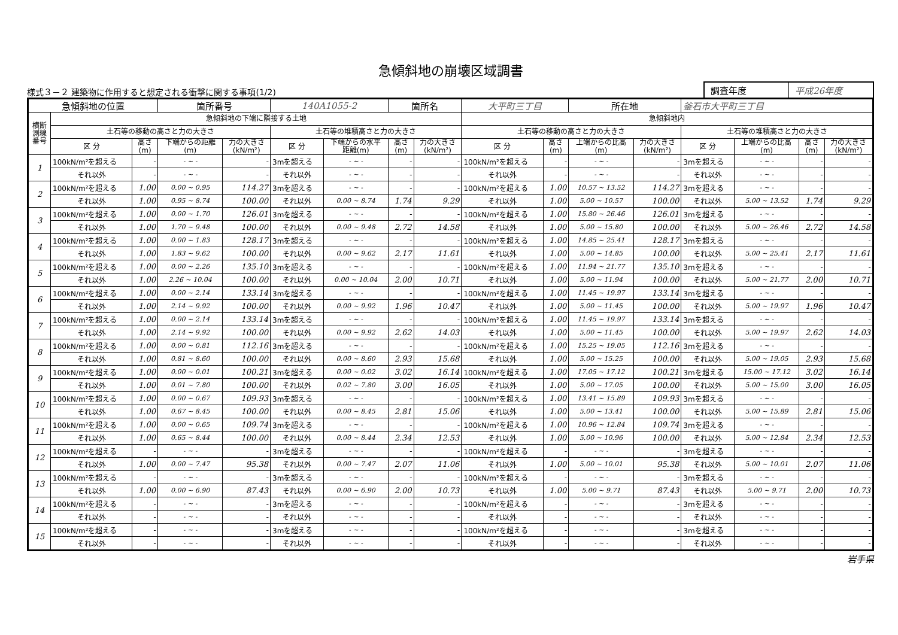急傾斜地の崩壊区域調書
様式３－２ 建築物に作用すると想定される衝撃に関する事項(1/2)
| 調査年度 | 平成26年度 |
| 急傾斜地の位置 | | | 箇所番号 | | 140A1055-2 | | 箇所名 | | 大平町三丁目 | | 所在地 | | 釜石市大平町三丁目 | | | |
| 横断 測線 番号 | 急傾斜地の下端に隣接する土地 | | | | | | | | 急傾斜地内 | | | | | | | |
| | 土石等の移動の高さと力の大きさ | | | | 土石等の堆積高さと力の大きさ | | | | 土石等の移動の高さと力の大きさ | | | | 土石等の堆積高さと力の大きさ | | | |
| | 区 分 | 高さ (m) | 下端からの距離 (m) | 力の大きさ (kN/m²) | 区 分 | 下端からの水平 距離(m) | 高さ (m) | 力の大きさ (kN/m²) | 区 分 | 高さ (m) | 上端からの比高 (m) | 力の大きさ (kN/m²) | 区 分 | 上端からの比高 (m) | 高さ (m) | 力の大きさ (kN/m²) |
| 1 | 100kN/m²を超える | - | - ~ - | - | 3mを超える | - ~ - | - | - | 100kN/m²を超える | - | - ~ - | - | 3mを超える | - ~ - | - | - |
| | それ以外 | - | - ~ - | - | それ以外 | - ~ - | - | - | それ以外 | - | - ~ - | - | それ以外 | - ~ - | - | - |
| 2 | 100kN/m²を超える | 1.00 | 0.00 ~ 0.95 | 114.27 | 3mを超える | - ~ - | - | - | 100kN/m²を超える | 1.00 | 10.57 ~ 13.52 | 114.27 | 3mを超える | - ~ - | - | - |
| | それ以外 | 1.00 | 0.95 ~ 8.74 | 100.00 | それ以外 | 0.00 ~ 8.74 | 1.74 | 9.29 | それ以外 | 1.00 | 5.00 ~ 10.57 | 100.00 | それ以外 | 5.00 ~ 13.52 | 1.74 | 9.29 |
| 3 | 100kN/m²を超える | 1.00 | 0.00 ~ 1.70 | 126.01 | 3mを超える | - ~ - | - | - | 100kN/m²を超える | 1.00 | 15.80 ~ 26.46 | 126.01 | 3mを超える | - ~ - | - | - |
| | それ以外 | 1.00 | 1.70 ~ 9.48 | 100.00 | それ以外 | 0.00 ~ 9.48 | 2.72 | 14.58 | それ以外 | 1.00 | 5.00 ~ 15.80 | 100.00 | それ以外 | 5.00 ~ 26.46 | 2.72 | 14.58 |
| 4 | 100kN/m²を超える | 1.00 | 0.00 ~ 1.83 | 128.17 | 3mを超える | - ~ - | - | - | 100kN/m²を超える | 1.00 | 14.85 ~ 25.41 | 128.17 | 3mを超える | - ~ - | - | - |
| | それ以外 | 1.00 | 1.83 ~ 9.62 | 100.00 | それ以外 | 0.00 ~ 9.62 | 2.17 | 11.61 | それ以外 | 1.00 | 5.00 ~ 14.85 | 100.00 | それ以外 | 5.00 ~ 25.41 | 2.17 | 11.61 |
| 5 | 100kN/m²を超える | 1.00 | 0.00 ~ 2.26 | 135.10 | 3mを超える | - ~ - | - | - | 100kN/m²を超える | 1.00 | 11.94 ~ 21.77 | 135.10 | 3mを超える | - ~ - | - | - |
| | それ以外 | 1.00 | 2.26 ~ 10.04 | 100.00 | それ以外 | 0.00 ~ 10.04 | 2.00 | 10.71 | それ以外 | 1.00 | 5.00 ~ 11.94 | 100.00 | それ以外 | 5.00 ~ 21.77 | 2.00 | 10.71 |
| 6 | 100kN/m²を超える | 1.00 | 0.00 ~ 2.14 | 133.14 | 3mを超える | - ~ - | - | - | 100kN/m²を超える | 1.00 | 11.45 ~ 19.97 | 133.14 | 3mを超える | - ~ - | - | - |
| | それ以外 | 1.00 | 2.14 ~ 9.92 | 100.00 | それ以外 | 0.00 ~ 9.92 | 1.96 | 10.47 | それ以外 | 1.00 | 5.00 ~ 11.45 | 100.00 | それ以外 | 5.00 ~ 19.97 | 1.96 | 10.47 |
| 7 | 100kN/m²を超える | 1.00 | 0.00 ~ 2.14 | 133.14 | 3mを超える | - ~ - | - | - | 100kN/m²を超える | 1.00 | 11.45 ~ 19.97 | 133.14 | 3mを超える | - ~ - | - | - |
| | それ以外 | 1.00 | 2.14 ~ 9.92 | 100.00 | それ以外 | 0.00 ~ 9.92 | 2.62 | 14.03 | それ以外 | 1.00 | 5.00 ~ 11.45 | 100.00 | それ以外 | 5.00 ~ 19.97 | 2.62 | 14.03 |
| 8 | 100kN/m²を超える | 1.00 | 0.00 ~ 0.81 | 112.16 | 3mを超える | - ~ - | - | - | 100kN/m²を超える | 1.00 | 15.25 ~ 19.05 | 112.16 | 3mを超える | - ~ - | - | - |
| | それ以外 | 1.00 | 0.81 ~ 8.60 | 100.00 | それ以外 | 0.00 ~ 8.60 | 2.93 | 15.68 | それ以外 | 1.00 | 5.00 ~ 15.25 | 100.00 | それ以外 | 5.00 ~ 19.05 | 2.93 | 15.68 |
| 9 | 100kN/m²を超える | 1.00 | 0.00 ~ 0.01 | 100.21 | 3mを超える | 0.00 ~ 0.02 | 3.02 | 16.14 | 100kN/m²を超える | 1.00 | 17.05 ~ 17.12 | 100.21 | 3mを超える | 15.00 ~ 17.12 | 3.02 | 16.14 |
| | それ以外 | 1.00 | 0.01 ~ 7.80 | 100.00 | それ以外 | 0.02 ~ 7.80 | 3.00 | 16.05 | それ以外 | 1.00 | 5.00 ~ 17.05 | 100.00 | それ以外 | 5.00 ~ 15.00 | 3.00 | 16.05 |
| 10 | 100kN/m²を超える | 1.00 | 0.00 ~ 0.67 | 109.93 | 3mを超える | - ~ - | - | - | 100kN/m²を超える | 1.00 | 13.41 ~ 15.89 | 109.93 | 3mを超える | - ~ - | - | - |
| | それ以外 | 1.00 | 0.67 ~ 8.45 | 100.00 | それ以外 | 0.00 ~ 8.45 | 2.81 | 15.06 | それ以外 | 1.00 | 5.00 ~ 13.41 | 100.00 | それ以外 | 5.00 ~ 15.89 | 2.81 | 15.06 |
| 11 | 100kN/m²を超える | 1.00 | 0.00 ~ 0.65 | 109.74 | 3mを超える | - ~ - | - | - | 100kN/m²を超える | 1.00 | 10.96 ~ 12.84 | 109.74 | 3mを超える | - ~ - | - | - |
| | それ以外 | 1.00 | 0.65 ~ 8.44 | 100.00 | それ以外 | 0.00 ~ 8.44 | 2.34 | 12.53 | それ以外 | 1.00 | 5.00 ~ 10.96 | 100.00 | それ以外 | 5.00 ~ 12.84 | 2.34 | 12.53 |
| 12 | 100kN/m²を超える | - | - ~ - | - | 3mを超える | - ~ - | - | - | 100kN/m²を超える | - | - ~ - | - | 3mを超える | - ~ - | - | - |
| | それ以外 | 1.00 | 0.00 ~ 7.47 | 95.38 | それ以外 | 0.00 ~ 7.47 | 2.07 | 11.06 | それ以外 | 1.00 | 5.00 ~ 10.01 | 95.38 | それ以外 | 5.00 ~ 10.01 | 2.07 | 11.06 |
| 13 | 100kN/m²を超える | - | - ~ - | - | 3mを超える | - ~ - | - | - | 100kN/m²を超える | - | - ~ - | - | 3mを超える | - ~ - | - | - |
| | それ以外 | 1.00 | 0.00 ~ 6.90 | 87.43 | それ以外 | 0.00 ~ 6.90 | 2.00 | 10.73 | それ以外 | 1.00 | 5.00 ~ 9.71 | 87.43 | それ以外 | 5.00 ~ 9.71 | 2.00 | 10.73 |
| 14 | 100kN/m²を超える | - | - ~ - | - | 3mを超える | - ~ - | - | - | 100kN/m²を超える | - | - ~ - | - | 3mを超える | - ~ - | - | - |
| | それ以外 | - | - ~ - | - | それ以外 | - ~ - | - | - | それ以外 | - | - ~ - | - | それ以外 | - ~ - | - | - |
| 15 | 100kN/m²を超える | - | - ~ - | - | 3mを超える | - ~ - | - | - | 100kN/m²を超える | - | - ~ - | - | 3mを超える | - ~ - | - | - |
| | それ以外 | - | - ~ - | - | それ以外 | - ~ - | - | - | それ以外 | - | - ~ - | - | それ以外 | - ~ - | - | - |
岩手県